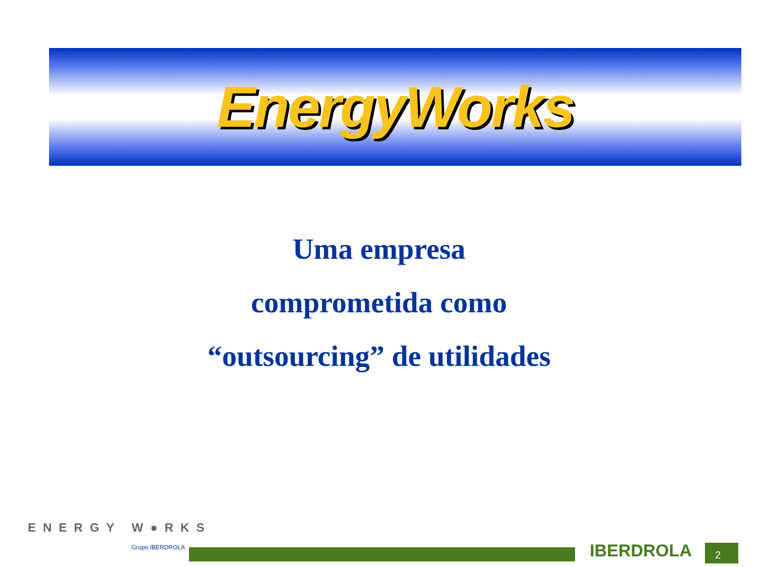EnergyWorks
Uma empresa
comprometida como
“outsourcing” de utilidades
ENERGY W●RKS
Grupo IBERDROLA
IBERDROLA 2